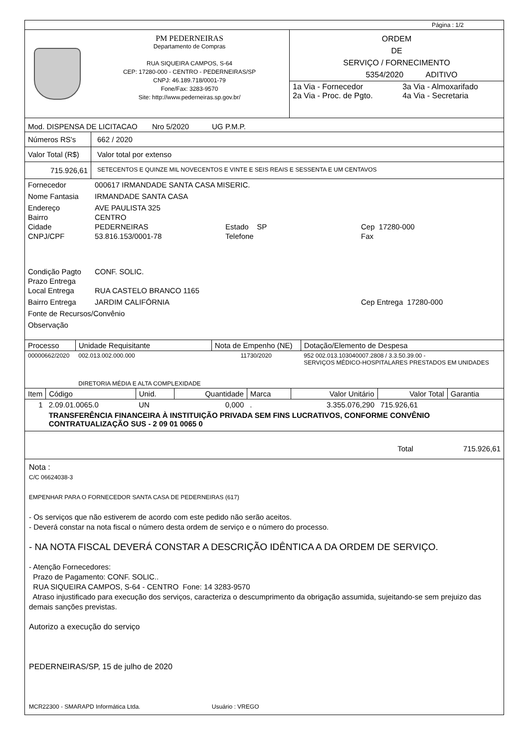Página : 1/2
PM PEDERNEIRAS
Departamento de Compras
RUA SIQUEIRA CAMPOS, S-64
CEP: 17280-000 - CENTRO - PEDERNEIRAS/SP
CNPJ: 46.189.718/0001-79
Fone/Fax: 3283-9570
Site: http://www.pederneiras.sp.gov.br/
ORDEM
DE
SERVIÇO / FORNECIMENTO
5354/2020 ADITIVO
| 1a Via - Fornecedor 2a Via - Proc. de Pgto. | 3a Via - Almoxarifado 4a Via - Secretaria |
Mod. DISPENSA DE LICITACAO Nro 5/2020 UG P.M.P.
| Números RS's | 662 / 2020 |
| Valor Total (R$) | Valor total por extenso |
| 715.926,61 | SETECENTOS E QUINZE MIL NOVECENTOS E VINTE E SEIS REAIS E SESSENTA E UM CENTAVOS |
| Fornecedor | 000617 IRMANDADE SANTA CASA MISERIC. | | |
| Nome Fantasia | IRMANDADE SANTA CASA | | |
| Endereço Bairro Cidade CNPJ/CPF | AVE PAULISTA 325 CENTRO PEDERNEIRAS 53.816.153/0001-78 | Estado SP Telefone | Cep 17280-000 Fax |
| Condição Pagto Prazo Entrega Local Entrega | CONF. SOLIC. RUA CASTELO BRANCO 1165 | | |
| Bairro Entrega | JARDIM CALIFÓRNIA | | Cep Entrega 17280-000 |
| Fonte de Recursos/Convênio | | | |
| Observação | | | |
| Processo | Unidade Requisitante | Nota de Empenho (NE) | Dotação/Elemento de Despesa |
| --- | --- | --- | --- |
| 00000662/2020 | 002.013.002.000.000 DIRETORIA MÉDIA E ALTA COMPLEXIDADE | 11730/2020 | 952 002.013.103040007.2808 / 3.3.50.39.00 - SERVIÇOS MÉDICO-HOSPITALARES PRESTADOS EM UNIDADES |
| Item | Código | Unid. | Quantidade | Marca | Valor Unitário | Valor Total | Garantia |
| --- | --- | --- | --- | --- | --- | --- | --- |
| 1 | 2.09.01.0065.0 | UN | 0,000 | . | 3.355.076,290 | 715.926,61 | |
| | TRANSFERÊNCIA FINANCEIRA À INSTITUIÇÃO PRIVADA SEM FINS LUCRATIVOS, CONFORME CONVÊNIO CONTRATUALIZAÇÃO SUS - 2 09 01 0065 0 | | | | | | |
Total 715.926,61
Nota :
C/C 06624038-3
EMPENHAR PARA O FORNECEDOR SANTA CASA DE PEDERNEIRAS (617)
- Os serviços que não estiverem de acordo com este pedido não serão aceitos.
- Deverá constar na nota fiscal o número desta ordem de serviço e o número do processo.
- NA NOTA FISCAL DEVERÁ CONSTAR A DESCRIÇÃO IDÊNTICA A DA ORDEM DE SERVIÇO.
- Atenção Fornecedores:
Prazo de Pagamento: CONF. SOLIC..
RUA SIQUEIRA CAMPOS, S-64 - CENTRO Fone: 14 3283-9570
Atraso injustificado para execução dos serviços, caracteriza o descumprimento da obrigação assumida, sujeitando-se sem prejuizo das demais sanções previstas.
Autorizo a execução do serviço
PEDERNEIRAS/SP, 15 de julho de 2020
MCR22300 - SMARAPD Informática Ltda. Usuário : VREGO